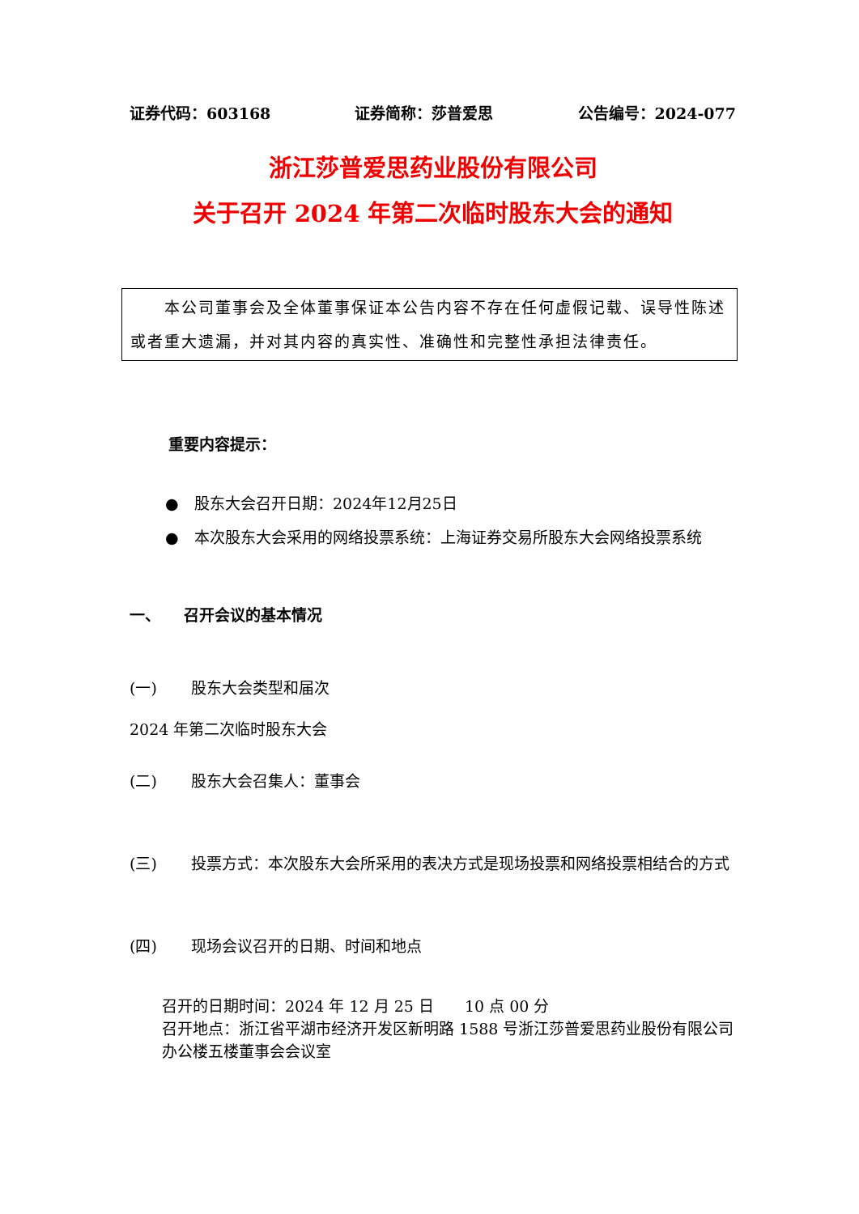证券代码：603168 证券简称：莎普爱思 公告编号：2024-077
浙江莎普爱思药业股份有限公司
关于召开 2024 年第二次临时股东大会的通知
　　本公司董事会及全体董事保证本公告内容不存在任何虚假记载、误导性陈述或者重大遗漏，并对其内容的真实性、准确性和完整性承担法律责任。
重要内容提示：
● 股东大会召开日期：2024年12月25日
● 本次股东大会采用的网络投票系统：上海证券交易所股东大会网络投票系统
一、　　召开会议的基本情况
(一) 股东大会类型和届次
2024 年第二次临时股东大会
(二) 股东大会召集人：董事会
(三) 投票方式：本次股东大会所采用的表决方式是现场投票和网络投票相结合的方式
(四) 现场会议召开的日期、时间和地点
召开的日期时间：2024 年 12 月 25 日　　10 点 00 分
召开地点：浙江省平湖市经济开发区新明路 1588 号浙江莎普爱思药业股份有限公司办公楼五楼董事会会议室